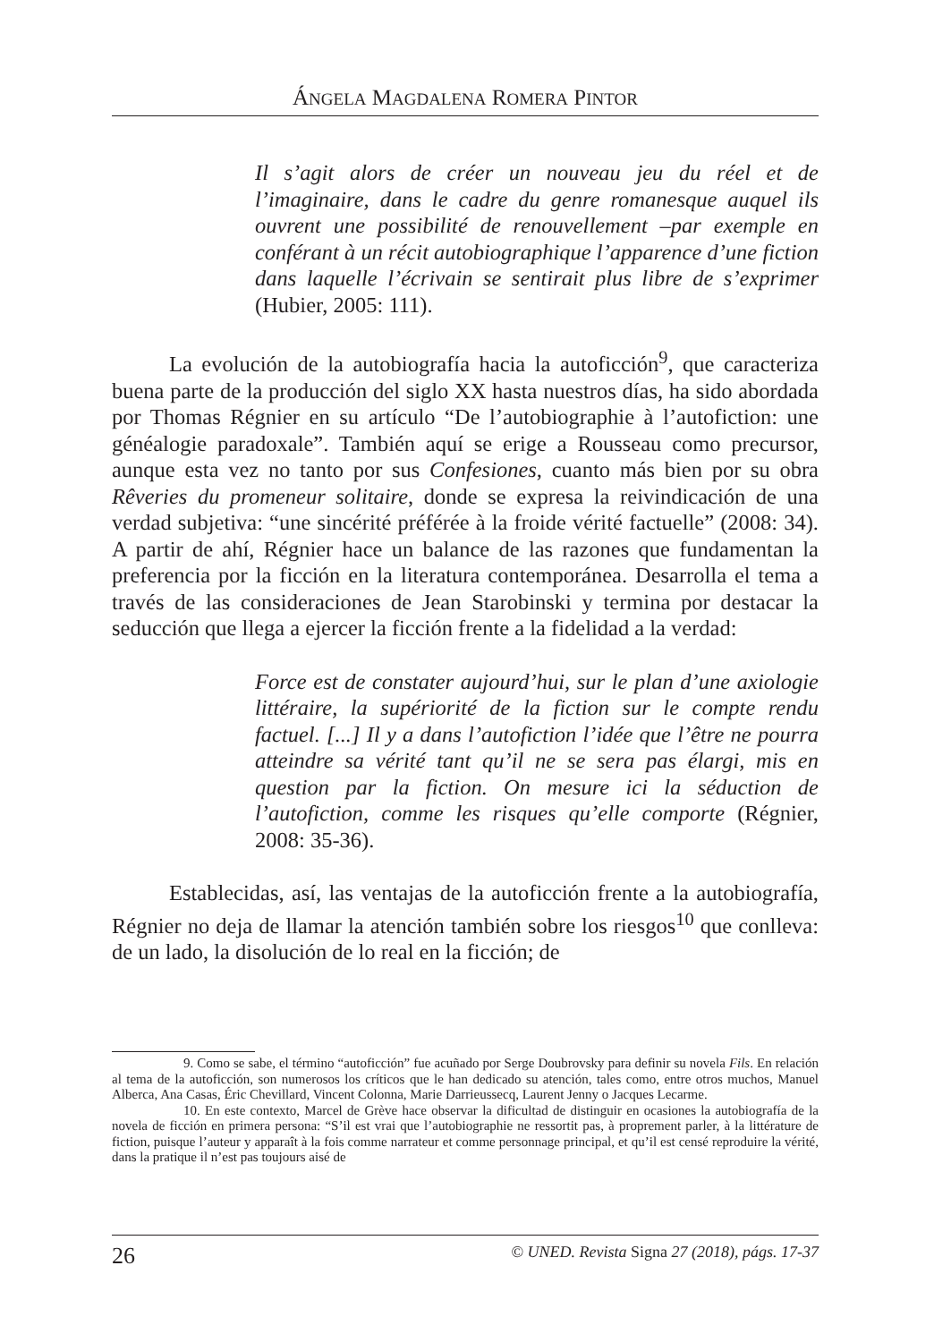ÁNGELA MAGDALENA ROMERA PINTOR
Il s’agit alors de créer un nouveau jeu du réel et de l’imaginaire, dans le cadre du genre romanesque auquel ils ouvrent une possibilité de renouvellement –par exemple en conférant à un récit autobiographique l’apparence d’une fiction dans laquelle l’écrivain se sentirait plus libre de s’exprimer (Hubier, 2005: 111).
La evolución de la autobiografía hacia la autoficción<sup>9</sup>, que caracteriza buena parte de la producción del siglo XX hasta nuestros días, ha sido abordada por Thomas Régnier en su artículo “De l’autobiographie à l’autofiction: une généalogie paradoxale”. También aquí se erige a Rousseau como precursor, aunque esta vez no tanto por sus Confesiones, cuanto más bien por su obra Rêveries du promeneur solitaire, donde se expresa la reivindicación de una verdad subjetiva: “une sincérité préférée à la froide vérité factuelle” (2008: 34). A partir de ahí, Régnier hace un balance de las razones que fundamentan la preferencia por la ficción en la literatura contemporánea. Desarrolla el tema a través de las consideraciones de Jean Starobinski y termina por destacar la seducción que llega a ejercer la ficción frente a la fidelidad a la verdad:
Force est de constater aujourd’hui, sur le plan d’une axiologie littéraire, la supériorité de la fiction sur le compte rendu factuel. [...] Il y a dans l’autofiction l’idée que l’être ne pourra atteindre sa vérité tant qu’il ne se sera pas élargi, mis en question par la fiction. On mesure ici la séduction de l’autofiction, comme les risques qu’elle comporte (Régnier, 2008: 35-36).
Establecidas, así, las ventajas de la autoficción frente a la autobiografía, Régnier no deja de llamar la atención también sobre los riesgos<sup>10</sup> que conlleva: de un lado, la disolución de lo real en la ficción; de
9. Como se sabe, el término “autoficción” fue acuñado por Serge Doubrovsky para definir su novela Fils. En relación al tema de la autoficción, son numerosos los críticos que le han dedicado su atención, tales como, entre otros muchos, Manuel Alberca, Ana Casas, Éric Chevillard, Vincent Colonna, Marie Darrieussecq, Laurent Jenny o Jacques Lecarme.
10. En este contexto, Marcel de Grève hace observar la dificultad de distinguir en ocasiones la autobiografía de la novela de ficción en primera persona: “S’il est vrai que l’autobiographie ne ressortit pas, à proprement parler, à la littérature de fiction, puisque l’auteur y apparaît à la fois comme narrateur et comme personnage principal, et qu’il est censé reproduire la vérité, dans la pratique il n’est pas toujours aisé de
26 © UNED. Revista Signa 27 (2018), págs. 17-37